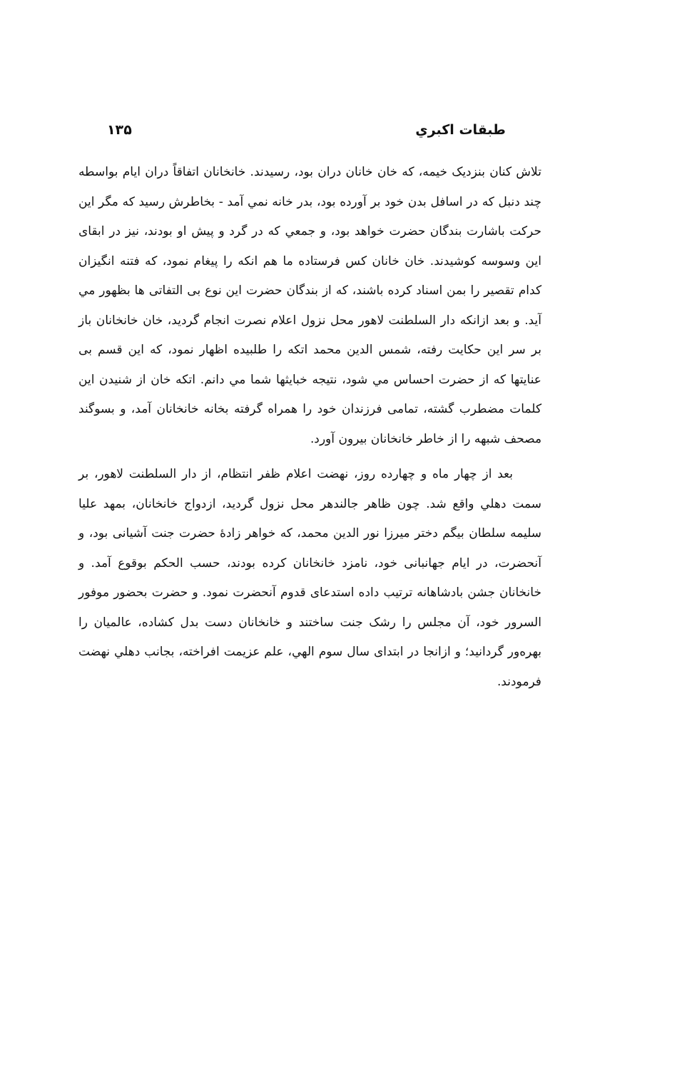طبقات اکبري ۱۳۵
تلاش کنان بنزدیک خیمه، که خان خانان دران بود، رسیدند. خانخانان اتفاقاً دران ایام بواسطه چند دنبل که در اسافل بدن خود بر آورده بود، بدر خانه نمي آمد - بخاطرش رسید که مگر این حرکت باشارت بندگان حضرت خواهد بود، و جمعي که در گرد و پیش او بودند، نیز در ابقای این وسوسه کوشیدند. خان خانان کس فرستاده ما هم انکه را پیغام نمود، که فتنه انگیزان کدام تقصیر را بمن اسناد کرده باشند، که از بندگان حضرت این نوع بی التفاتی ها بظهور مي آید. و بعد ازانکه دار السلطنت لاهور محل نزول اعلام نصرت انجام گردید، خان خانخانان باز بر سر این حکایت رفته، شمس الدین محمد اتکه را طلبیده اظهار نمود، که این قسم بی عنایتها که از حضرت احساس مي شود، نتیجه خبایثها شما مي دانم. اتکه خان از شنیدن این کلمات مضطرب گشته، تمامی فرزندان خود را همراه گرفته بخانه خانخانان آمد، و بسوگند مصحف شبهه را از خاطر خانخانان بیرون آورد.
بعد از چهار ماه و چهارده روز، نهضت اعلام ظفر انتظام، از دار السلطنت لاهور، بر سمت دهلي واقع شد. چون ظاهر جالندهر محل نزول گردید، ازدواج خانخانان، بمهد علیا سلیمه سلطان بیگم دختر میرزا نور الدین محمد، که خواهر زادهٔ حضرت جنت آشیانی بود، و آنحضرت، در ایام جهانبانی خود، نامزد خانخانان کرده بودند، حسب الحکم بوقوع آمد. و خانخانان جشن بادشاهانه ترتیب داده استدعای قدوم آنحضرت نمود. و حضرت بحضور موفور السرور خود، آن مجلس را رشک جنت ساختند و خانخانان دست بدل کشاده، عالمیان را بهره‌ور گردانید؛ و ازانجا در ابتدای سال سوم الهي، علم عزیمت افراخته، بجانب دهلي نهضت فرمودند.